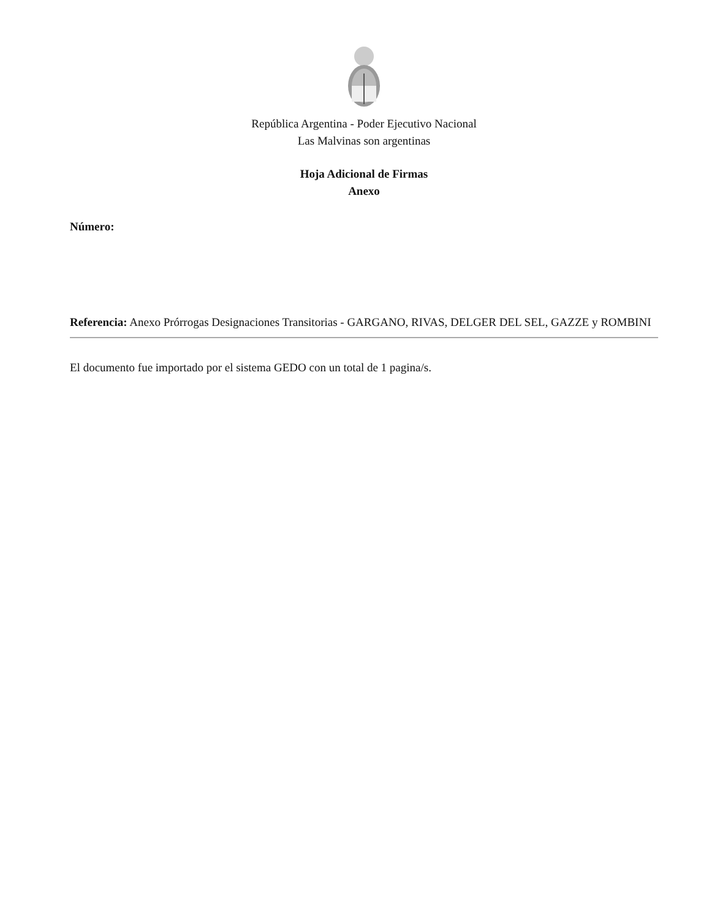República Argentina - Poder Ejecutivo Nacional
Las Malvinas son argentinas
Hoja Adicional de Firmas
Anexo
Número:
Referencia: Anexo Prórrogas Designaciones Transitorias - GARGANO, RIVAS, DELGER DEL SEL, GAZZE y ROMBINI
El documento fue importado por el sistema GEDO con un total de 1 pagina/s.